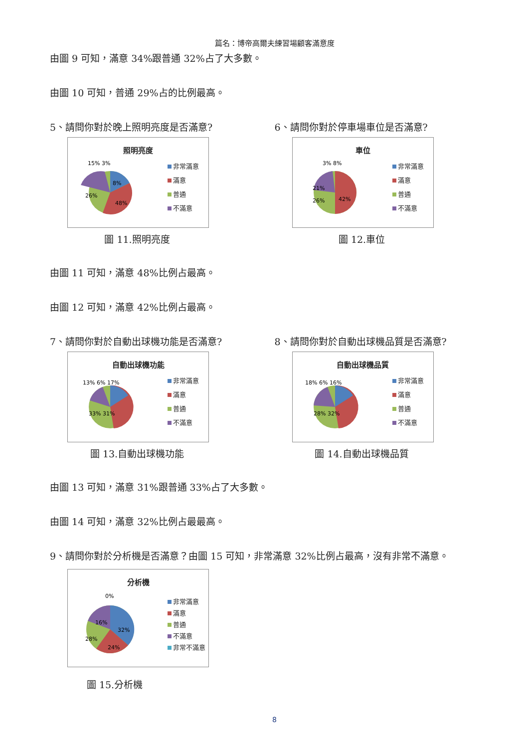篇名：博帝高爾夫練習場顧客滿意度
由圖 9 可知，滿意 34%跟普通 32%占了大多數。
由圖 10 可知，普通 29%占的比例最高。
5、請問你對於晚上照明亮度是否滿意?
照明亮度
15% 3%
8%
48%
26%
非常滿意
滿意
普通
不滿意
圖 11.照明亮度
6、請問你對於停車場車位是否滿意?
車位
3% 8%
21%
26%
42%
非常滿意
滿意
普通
不滿意
圖 12.車位
由圖 11 可知，滿意 48%比例占最高。
由圖 12 可知，滿意 42%比例占最高。
7、請問你對於自動出球機功能是否滿意?
自動出球機功能
13% 6% 17%
33% 31%
非常滿意
滿意
普通
不滿意
圖 13.自動出球機功能
8、請問你對於自動出球機品質是否滿意?
自動出球機品質
18% 6% 16%
28% 32%
非常滿意
滿意
普通
不滿意
圖 14.自動出球機品質
由圖 13 可知，滿意 31%跟普通 33%占了大多數。
由圖 14 可知，滿意 32%比例占最最高。
9、請問你對於分析機是否滿意？由圖 15 可知，非常滿意 32%比例占最高，沒有非常不滿意。
分析機
0%
16%
32%
28%
24%
非常滿意
滿意
普通
不滿意
非常不滿意
圖 15.分析機
8